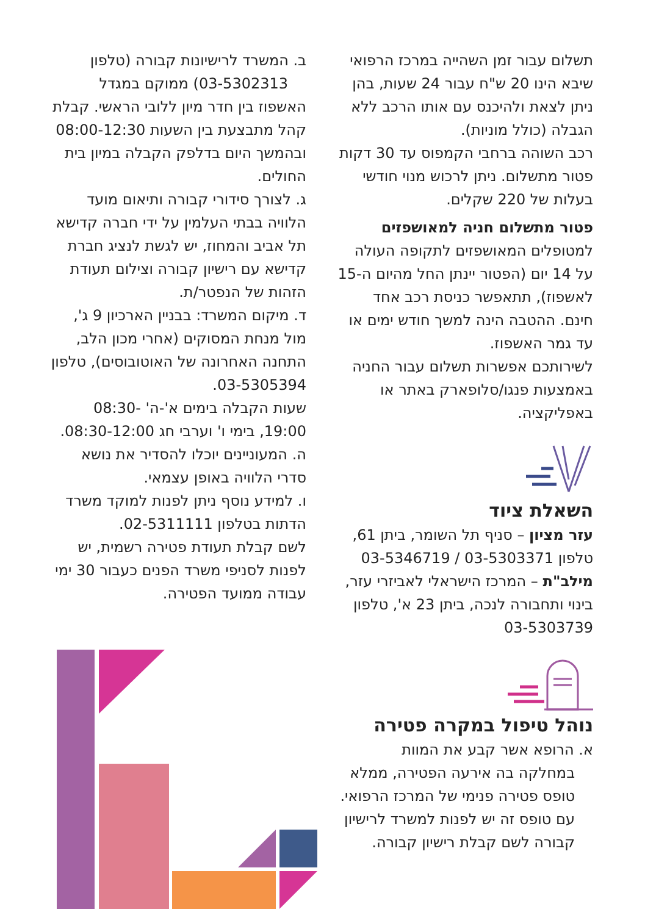תשלום עבור זמן השהייה במרכז הרפואי שיבא הינו 20 ש"ח עבור 24 שעות, בהן ניתן לצאת ולהיכנס עם אותו הרכב ללא הגבלה (כולל מוניות).
רכב השוהה ברחבי הקמפוס עד 30 דקות פטור מתשלום. ניתן לרכוש מנוי חודשי בעלות של 220 שקלים.
פטור מתשלום חניה למאושפזים
למטופלים המאושפזים לתקופה העולה על 14 יום (הפטור יינתן החל מהיום ה-15 לאשפוז), תתאפשר כניסת רכב אחד חינם. ההטבה הינה למשך חודש ימים או עד גמר האשפוז.
לשירותכם אפשרות תשלום עבור החניה באמצעות פנגו/סלופארק באתר או באפליקציה.
השאלת ציוד
עזר מציון – סניף תל השומר, ביתן 61, טלפון 03-5303371 / 03-5346719
מילב"ת – המרכז הישראלי לאביזרי עזר, בינוי ותחבורה לנכה, ביתן 23 א', טלפון 03-5303739
נוהל טיפול במקרה פטירה
א. הרופא אשר קבע את המוות
במחלקה בה אירעה הפטירה, ממלא טופס פטירה פנימי של המרכז הרפואי. עם טופס זה יש לפנות למשרד לרישיון קבורה לשם קבלת רישיון קבורה.
ב. המשרד לרישיונות קבורה (טלפון 03-5302313) ממוקם במגדל האשפוז בין חדר מיון ללובי הראשי. קבלת קהל מתבצעת בין השעות 08:00-12:30 ובהמשך היום בדלפק הקבלה במיון בית החולים.
ג. לצורך סידורי קבורה ותיאום מועד הלוויה בבתי העלמין על ידי חברה קדישא תל אביב והמחוז, יש לגשת לנציג חברת קדישא עם רישיון קבורה וצילום תעודת הזהות של הנפטר/ת.
ד. מיקום המשרד: בבניין הארכיון 9 ג', מול מנחת המסוקים (אחרי מכון הלב, התחנה האחרונה של האוטובוסים), טלפון 03-5305394.
שעות הקבלה בימים א'-ה' 08:30-19:00, בימי ו' וערבי חג 08:30-12:00.
ה. המעוניינים יוכלו להסדיר את נושא סדרי הלוויה באופן עצמאי.
ו. למידע נוסף ניתן לפנות למוקד משרד הדתות בטלפון 02-5311111.
לשם קבלת תעודת פטירה רשמית, יש לפנות לסניפי משרד הפנים כעבור 30 ימי עבודה ממועד הפטירה.